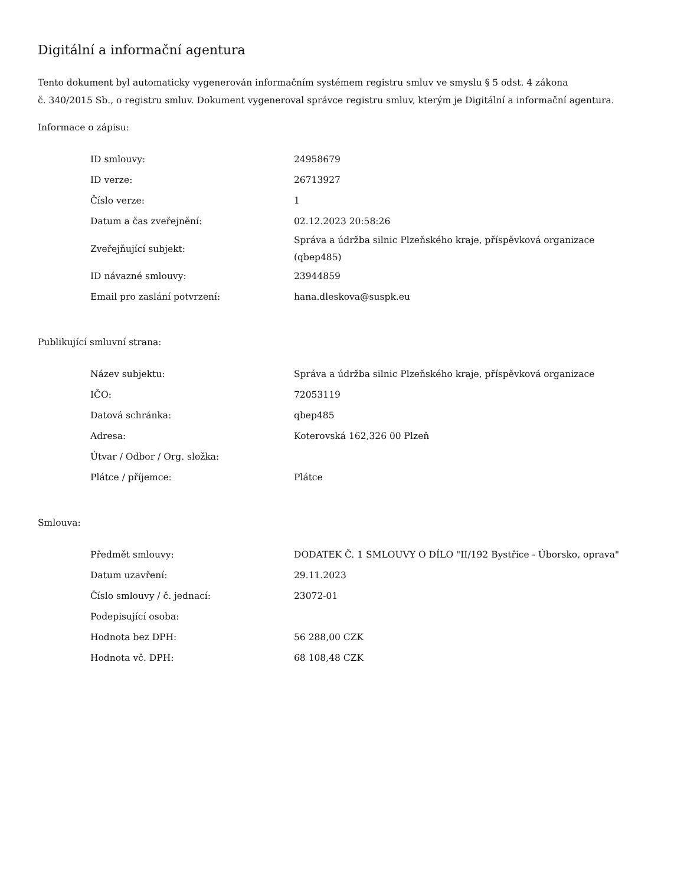Digitální a informační agentura
Tento dokument byl automaticky vygenerován informačním systémem registru smluv ve smyslu § 5 odst. 4 zákona
č. 340/2015 Sb., o registru smluv. Dokument vygeneroval správce registru smluv, kterým je Digitální a informační agentura.
Informace o zápisu:
| ID smlouvy: | 24958679 |
| ID verze: | 26713927 |
| Číslo verze: | 1 |
| Datum a čas zveřejnění: | 02.12.2023 20:58:26 |
| Zveřejňující subjekt: | Správa a údržba silnic Plzeňského kraje, příspěvková organizace (qbep485) |
| ID návazné smlouvy: | 23944859 |
| Email pro zaslání potvrzení: | hana.dleskova@suspk.eu |
Publikující smluvní strana:
| Název subjektu: | Správa a údržba silnic Plzeňského kraje, příspěvková organizace |
| IČO: | 72053119 |
| Datová schránka: | qbep485 |
| Adresa: | Koterovská 162,326 00 Plzeň |
| Útvar / Odbor / Org. složka: | |
| Plátce / příjemce: | Plátce |
Smlouva:
| Předmět smlouvy: | DODATEK Č. 1 SMLOUVY O DÍLO "II/192 Bystřice - Úborsko, oprava" |
| Datum uzavření: | 29.11.2023 |
| Číslo smlouvy / č. jednací: | 23072-01 |
| Podepisující osoba: | |
| Hodnota bez DPH: | 56 288,00 CZK |
| Hodnota vč. DPH: | 68 108,48 CZK |